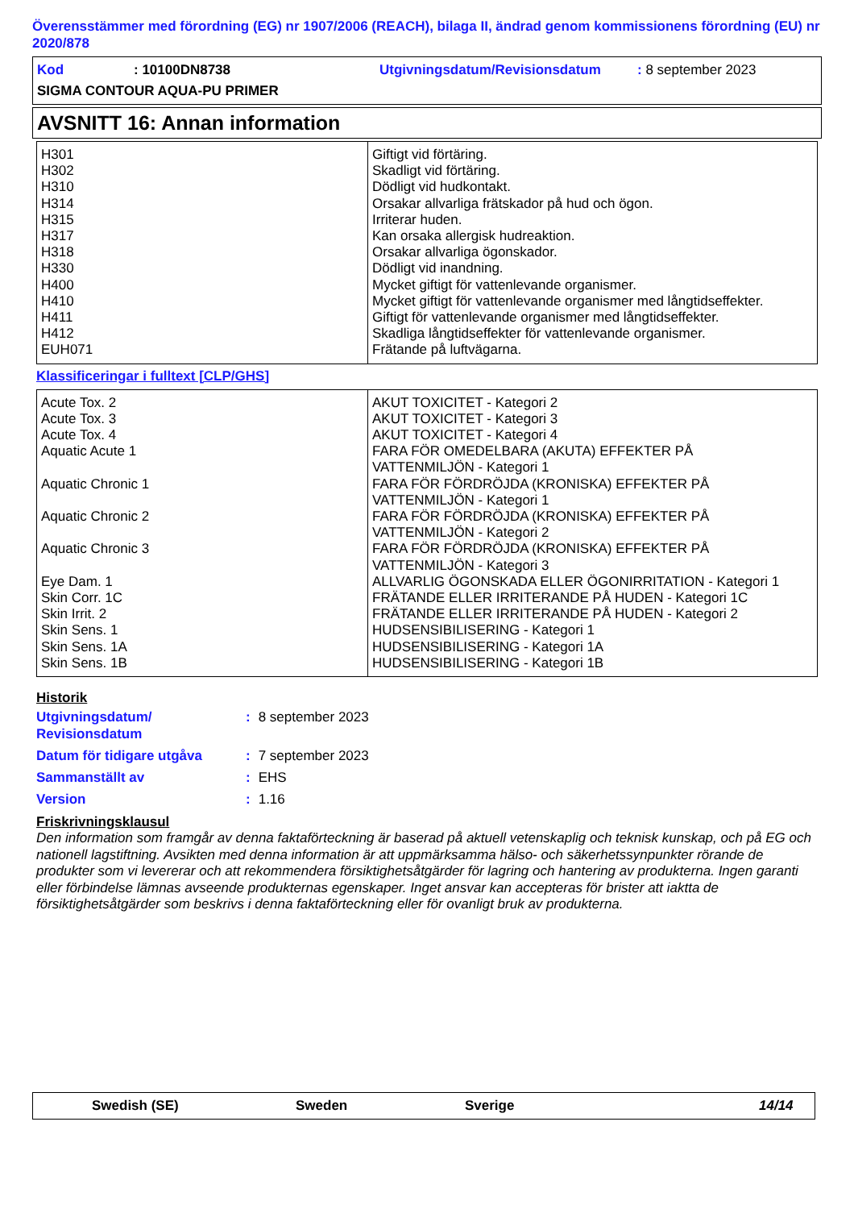Överensstämmer med förordning (EG) nr 1907/2006 (REACH), bilaga II, ändrad genom kommissionens förordning (EU) nr 2020/878
Kod: 10100DN8738 Utgivningsdatum/Revisionsdatum: 8 september 2023
SIGMA CONTOUR AQUA-PU PRIMER
AVSNITT 16: Annan information
| H301 H302 H310 H314 H315 H317 H318 H330 H400 H410 H411 H412 EUH071 | Giftigt vid förtäring. Skadligt vid förtäring. Dödligt vid hudkontakt. Orsakar allvarliga frätskador på hud och ögon. Irriterar huden. Kan orsaka allergisk hudreaktion. Orsakar allvarliga ögonskador. Dödligt vid inandning. Mycket giftigt för vattenlevande organismer. Mycket giftigt för vattenlevande organismer med långtidseffekter. Giftigt för vattenlevande organismer med långtidseffekter. Skadliga långtidseffekter för vattenlevande organismer. Frätande på luftvägarna. |
Klassificeringar i fulltext [CLP/GHS]
| Acute Tox. 2 Acute Tox. 3 Acute Tox. 4 Aquatic Acute 1 Aquatic Chronic 1 Aquatic Chronic 2 Aquatic Chronic 3 Eye Dam. 1 Skin Corr. 1C Skin Irrit. 2 Skin Sens. 1 Skin Sens. 1A Skin Sens. 1B | AKUT TOXICITET - Kategori 2 AKUT TOXICITET - Kategori 3 AKUT TOXICITET - Kategori 4 FARA FÖR OMEDELBARA (AKUTA) EFFEKTER PÅ VATTENMILJÖN - Kategori 1 FARA FÖR FÖRDRÖJDA (KRONISKA) EFFEKTER PÅ VATTENMILJÖN - Kategori 1 FARA FÖR FÖRDRÖJDA (KRONISKA) EFFEKTER PÅ VATTENMILJÖN - Kategori 2 FARA FÖR FÖRDRÖJDA (KRONISKA) EFFEKTER PÅ VATTENMILJÖN - Kategori 3 ALLVARLIG ÖGONSKADA ELLER ÖGONIRRITATION - Kategori 1 FRÄTANDE ELLER IRRITERANDE PÅ HUDEN - Kategori 1C FRÄTANDE ELLER IRRITERANDE PÅ HUDEN - Kategori 2 HUDSENSIBILISERING - Kategori 1 HUDSENSIBILISERING - Kategori 1A HUDSENSIBILISERING - Kategori 1B |
Historik
| Utgivningsdatum/ Revisionsdatum | : | 8 september 2023 |
| Datum för tidigare utgåva | : | 7 september 2023 |
| Sammanställt av | : | EHS |
| Version | : | 1.16 |
Friskrivningsklausul
Den information som framgår av denna faktaförteckning är baserad på aktuell vetenskaplig och teknisk kunskap, och på EG och nationell lagstiftning. Avsikten med denna information är att uppmärksamma hälso- och säkerhetssynpunkter rörande de produkter som vi levererar och att rekommendera försiktighetsåtgärder för lagring och hantering av produkterna. Ingen garanti eller förbindelse lämnas avseende produkternas egenskaper. Inget ansvar kan accepteras för brister att iaktta de försiktighetsåtgärder som beskrivs i denna faktaförteckning eller för ovanligt bruk av produkterna.
Swedish (SE) Sweden Sverige 14/14